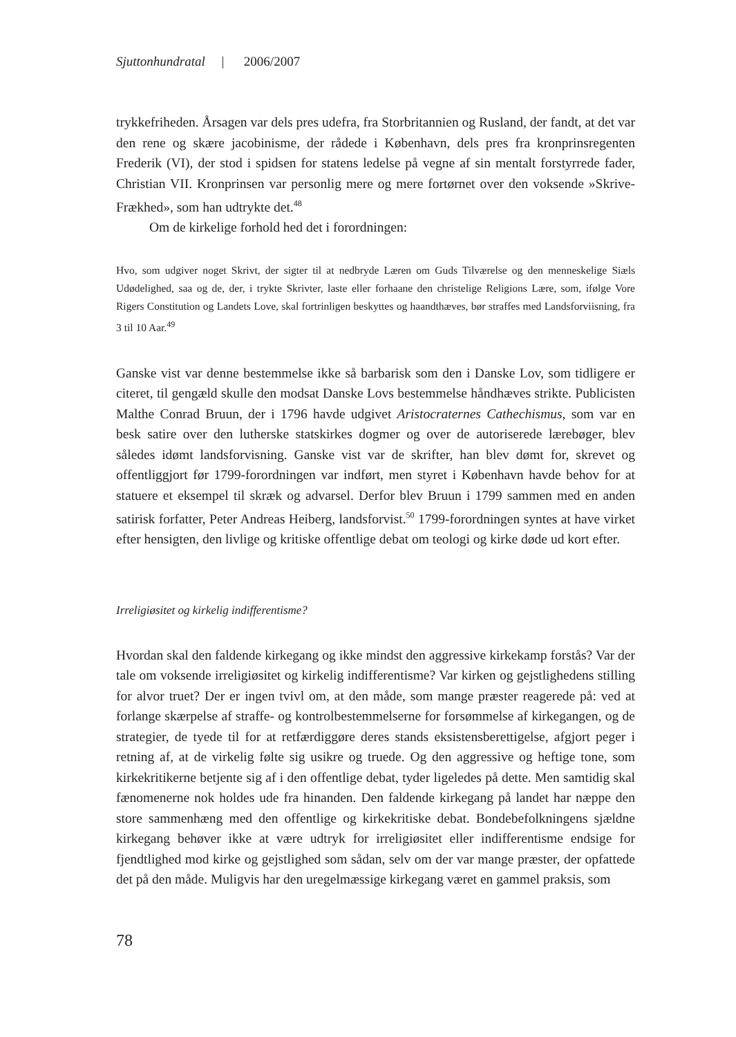Sjuttonhundratal | 2006/2007
trykkefriheden. Årsagen var dels pres udefra, fra Storbritannien og Rusland, der fandt, at det var den rene og skære jacobinisme, der rådede i København, dels pres fra kronprinsregenten Frederik (VI), der stod i spidsen for statens ledelse på vegne af sin mentalt forstyrrede fader, Christian VII. Kronprinsen var personlig mere og mere fortørnet over den voksende »Skrive-Frækhed», som han udtrykte det.<sup>48</sup>
Om de kirkelige forhold hed det i forordningen:
Hvo, som udgiver noget Skrivt, der sigter til at nedbryde Læren om Guds Tilværelse og den menneskelige Siæls Udødelighed, saa og de, der, i trykte Skrivter, laste eller forhaane den christelige Religions Lære, som, ifølge Vore Rigers Constitution og Landets Love, skal fortrinligen beskyttes og haandthæves, bør straffes med Landsforviisning, fra 3 til 10 Aar.<sup>49</sup>
Ganske vist var denne bestemmelse ikke så barbarisk som den i Danske Lov, som tidligere er citeret, til gengæld skulle den modsat Danske Lovs bestemmelse håndhæves strikte. Publicisten Malthe Conrad Bruun, der i 1796 havde udgivet Aristocraternes Cathechismus, som var en besk satire over den lutherske statskirkes dogmer og over de autoriserede lærebøger, blev således idømt landsforvisning. Ganske vist var de skrifter, han blev dømt for, skrevet og offentliggjort før 1799-forordningen var indført, men styret i København havde behov for at statuere et eksempel til skræk og advarsel. Derfor blev Bruun i 1799 sammen med en anden satirisk forfatter, Peter Andreas Heiberg, landsforvist.<sup>50</sup> 1799-forordningen syntes at have virket efter hensigten, den livlige og kritiske offentlige debat om teologi og kirke døde ud kort efter.
Irreligiøsitet og kirkelig indifferentisme?
Hvordan skal den faldende kirkegang og ikke mindst den aggressive kirkekamp forstås? Var der tale om voksende irreligiøsitet og kirkelig indifferentisme? Var kirken og gejstlighedens stilling for alvor truet? Der er ingen tvivl om, at den måde, som mange præster reagerede på: ved at forlange skærpelse af straffe- og kontrolbestemmelserne for forsømmelse af kirkegangen, og de strategier, de tyede til for at retfærdiggøre deres stands eksistensberettigelse, afgjort peger i retning af, at de virkelig følte sig usikre og truede. Og den aggressive og heftige tone, som kirkekritikerne betjente sig af i den offentlige debat, tyder ligeledes på dette. Men samtidig skal fænomenerne nok holdes ude fra hinanden. Den faldende kirkegang på landet har næppe den store sammenhæng med den offentlige og kirkekritiske debat. Bondebefolkningens sjældne kirkegang behøver ikke at være udtryk for irreligiøsitet eller indifferentisme endsige for fjendtlighed mod kirke og gejstlighed som sådan, selv om der var mange præster, der opfattede det på den måde. Muligvis har den uregelmæssige kirkegang været en gammel praksis, som
78